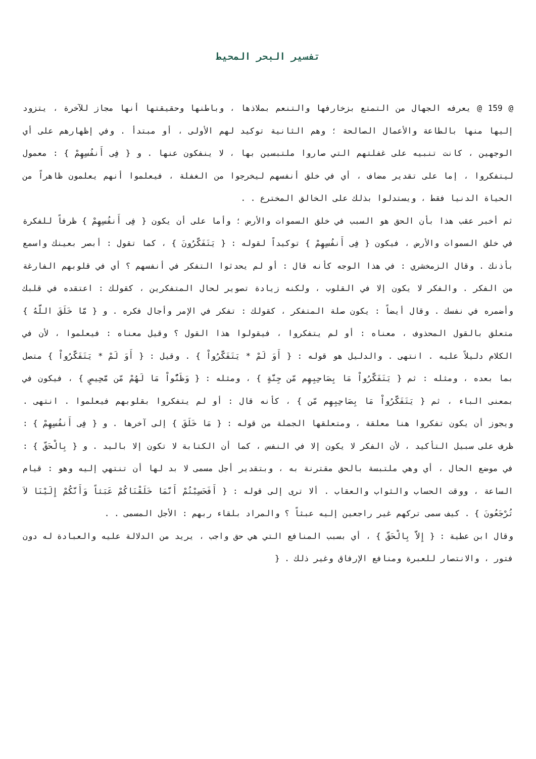تفسير البحر المحيط
@ 159 @ يعرفه الجهال من التمتع بزخارفها والتنعم بملاذها ، وباطنها وحقيقتها أنها مجاز للآخرة ، يتزود إليها منها بالطاعة والأعمال الصالحة ؛ وهم الثانية توكيد لهم الأولى ، أو مبتدأ . وفي إظهارهم على أي الوجهين ، كانت تنبيه على غفلتهم التي صاروا ملتبسين بها ، لا ينفكون عنها . و { فِى أَنفُسِهِمْ } : معمول ليتفكروا ، إما على تقدير مضاف ، أي في خلق أنفسهم ليخرجوا من الغفلة ، فيعلموا أنهم يعلمون ظاهراً من الحياة الدنيا فقط ، ويستدلوا بذلك على الخالق المخترع . .
ثم أخبر عقب هذا بأن الحق هو السبب في خلق السموات والأرض ؛ وأما على أن يكون { فِى أَنفُسِهِمْ } ظرفاً للفكرة في خلق السموات والأرض ، فيكون { فِى أَنفُسِهِمْ } توكيداً لقوله : { يَتَفَكَّرُونَ } ، كما تقول : أبصر بعينك واسمع بأذنك . وقال الزمخشري : في هذا الوجه كأنه قال : أو لم يحدثوا التفكر في أنفسهم ؟ أي في قلوبهم الفارغة من الفكر . والفكر لا يكون إلا في القلوب ، ولكنه زيادة تصوير لحال المتفكرين ، كقولك : اعتقده في قلبك وأضمره في نفسك . وقال أيضاً : يكون صلة المتفكر ، كقولك : تفكر في الإمر وأجال فكره . و { مَّا خَلَقَ اللَّهُ } متعلق بالقول المحذوف ، معناه : أو لم يتفكروا ، فيقولوا هذا القول ؟ وقيل معناه : فيعلموا ، لأن في الكلام دليلاً عليه . انتهى . والدليل هو قوله : { أَوَ لَمْ * يَتَفَكَّرُواْ } . وقيل : { أَوَ لَمْ * يَتَفَكَّرُواْ } متصل بما بعده ، ومثله : ثم { يَتَفَكَّرُواْ مَا بِصَاحِبِهِم مّن جِنَّةٍ } ، ومثله : { وَظَنُّواْ مَا لَهُمْ مّن مَّحِيصٍ } ، فيكون في بمعنى الباء ، ثم { يَتَفَكَّرُواْ مَا بِصَاحِبِهِم مّن } ، كأنه قال : أو لم يتفكروا بقلوبهم فيعلموا . انتهى . ويجوز أن يكون تفكروا هنا معلقة ، ومتعلقها الجملة من قوله : { مَا خَلَقَ } إلى آخرها . و { فِى أَنفُسِهِمْ } : ظرف على سبيل التأكيد ، لأن الفكر لا يكون إلا في النفس ، كما أن الكتابة لا تكون إلا باليد . و { بِالْحَقّ } : في موضع الحال ، أي وهي ملتبسة بالحق مقترنة به ، وبتقدير أجل مسمى لا بد لها أن تنتهي إليه وهو : قيام الساعة ، ووقت الحساب والثواب والعقاب . ألا ترى إلى قوله : { أَفَحَسِبْتُمْ أَنَّمَا خَلَقْنَاكُمْ عَبَثاً وَأَنَّكُمْ إِلَيْنَا لاَ تُرْجَعُونَ } . كيف سمى تركهم غير راجعين إليه عبثاً ؟ والمراد بلقاء ربهم : الأجل المسمى . .
وقال ابن عطية : { إِلاَّ بِالْحَقّ } ، أي بسبب المنافع التي هي حق واجب ، يريد من الدلالة عليه والعبادة له دون فتور ، والانتصار للعبرة ومنافع الإرفاق وغير ذلك . {